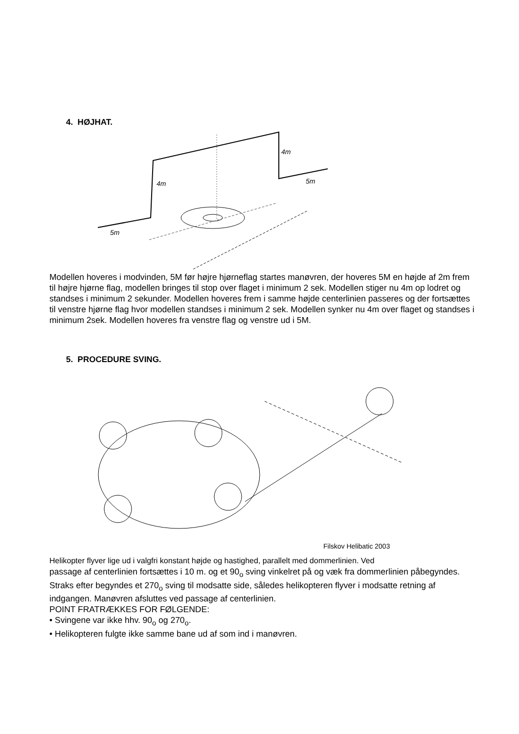4. HØJHAT.
4m
4m
5m
5m
Modellen hoveres i modvinden, 5M før højre hjørneflag startes manøvren, der hoveres 5M en højde af 2m frem til højre hjørne flag, modellen bringes til stop over flaget i minimum 2 sek. Modellen stiger nu 4m op lodret og standses i minimum 2 sekunder. Modellen hoveres frem i samme højde centerlinien passeres og der fortsættes til venstre hjørne flag hvor modellen standses i minimum 2 sek. Modellen synker nu 4m over flaget og standses i minimum 2sek. Modellen hoveres fra venstre flag og venstre ud i 5M.
5. PROCEDURE SVING.
Filskov Helibatic 2003
Helikopter flyver lige ud i valgfri konstant højde og hastighed, parallelt med dommerlinien. Ved
passage af centerlinien fortsættes i 10 m. og et 90<sub>o</sub> sving vinkelret på og væk fra dommerlinien påbegyndes. Straks efter begyndes et 270<sub>o</sub> sving til modsatte side, således helikopteren flyver i modsatte retning af indgangen. Manøvren afsluttes ved passage af centerlinien.
POINT FRATRÆKKES FOR FØLGENDE:
• Svingene var ikke hhv. 90<sub>o</sub> og 270<sub>o</sub>.
• Helikopteren fulgte ikke samme bane ud af som ind i manøvren.